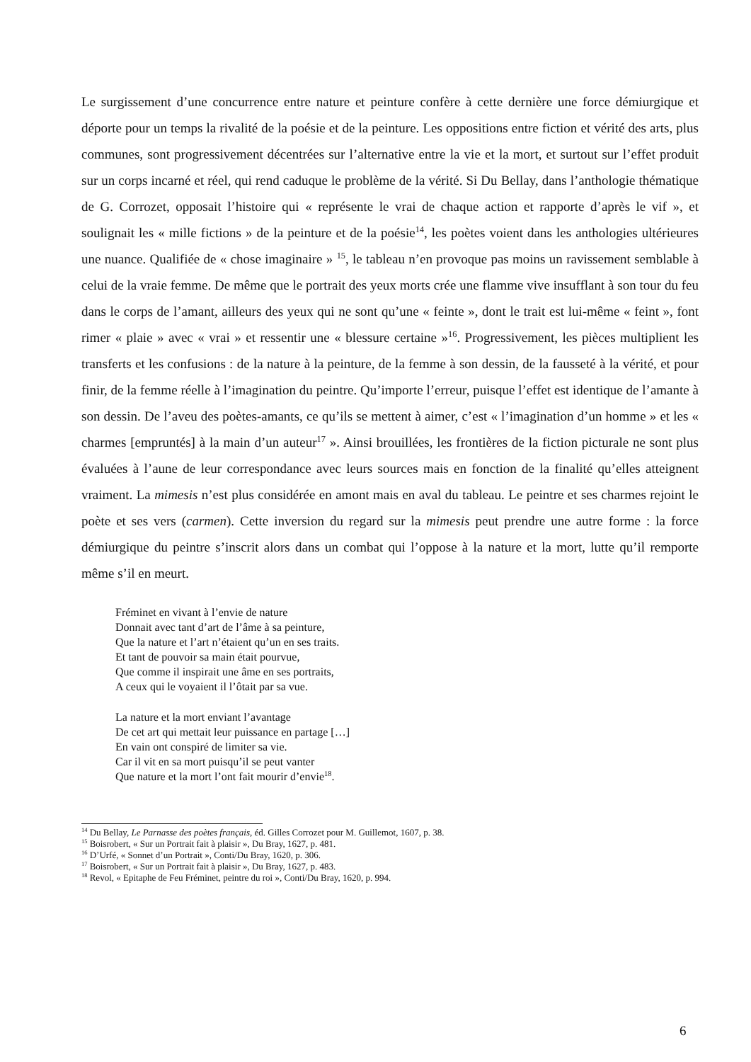Le surgissement d’une concurrence entre nature et peinture confère à cette dernière une force démiurgique et déporte pour un temps la rivalité de la poésie et de la peinture. Les oppositions entre fiction et vérité des arts, plus communes, sont progressivement décentrées sur l’alternative entre la vie et la mort, et surtout sur l’effet produit sur un corps incarné et réel, qui rend caduque le problème de la vérité. Si Du Bellay, dans l’anthologie thématique de G. Corrozet, opposait l’histoire qui « représente le vrai de chaque action et rapporte d’après le vif », et soulignait les « mille fictions » de la peinture et de la poésie<sup>14</sup>, les poètes voient dans les anthologies ultérieures une nuance. Qualifiée de « chose imaginaire » <sup>15</sup>, le tableau n’en provoque pas moins un ravissement semblable à celui de la vraie femme. De même que le portrait des yeux morts crée une flamme vive insufflant à son tour du feu dans le corps de l’amant, ailleurs des yeux qui ne sont qu’une « feinte », dont le trait est lui-même « feint », font rimer « plaie » avec « vrai » et ressentir une « blessure certaine »<sup>16</sup>. Progressivement, les pièces multiplient les transferts et les confusions : de la nature à la peinture, de la femme à son dessin, de la fausseté à la vérité, et pour finir, de la femme réelle à l’imagination du peintre. Qu’importe l’erreur, puisque l’effet est identique de l’amante à son dessin. De l’aveu des poètes-amants, ce qu’ils se mettent à aimer, c’est « l’imagination d’un homme » et les « charmes [empruntés] à la main d’un auteur<sup>17</sup> ». Ainsi brouillées, les frontières de la fiction picturale ne sont plus évaluées à l’aune de leur correspondance avec leurs sources mais en fonction de la finalité qu’elles atteignent vraiment. La mimesis n’est plus considérée en amont mais en aval du tableau. Le peintre et ses charmes rejoint le poète et ses vers (carmen). Cette inversion du regard sur la mimesis peut prendre une autre forme : la force démiurgique du peintre s’inscrit alors dans un combat qui l’oppose à la nature et la mort, lutte qu’il remporte même s’il en meurt.
Fréminet en vivant à l’envie de nature
Donnait avec tant d’art de l’âme à sa peinture,
Que la nature et l’art n’étaient qu’un en ses traits.
Et tant de pouvoir sa main était pourvue,
Que comme il inspirait une âme en ses portraits,
A ceux qui le voyaient il l’ôtait par sa vue.
La nature et la mort enviant l’avantage
De cet art qui mettait leur puissance en partage […]
En vain ont conspiré de limiter sa vie.
Car il vit en sa mort puisqu’il se peut vanter
Que nature et la mort l’ont fait mourir d’envie<sup>18</sup>.
<sup>14</sup> Du Bellay, Le Parnasse des poètes français, éd. Gilles Corrozet pour M. Guillemot, 1607, p. 38.
<sup>15</sup> Boisrobert, « Sur un Portrait fait à plaisir », Du Bray, 1627, p. 481.
<sup>16</sup> D’Urfé, « Sonnet d’un Portrait », Conti/Du Bray, 1620, p. 306.
<sup>17</sup> Boisrobert, « Sur un Portrait fait à plaisir », Du Bray, 1627, p. 483.
<sup>18</sup> Revol, « Epitaphe de Feu Fréminet, peintre du roi », Conti/Du Bray, 1620, p. 994.
6